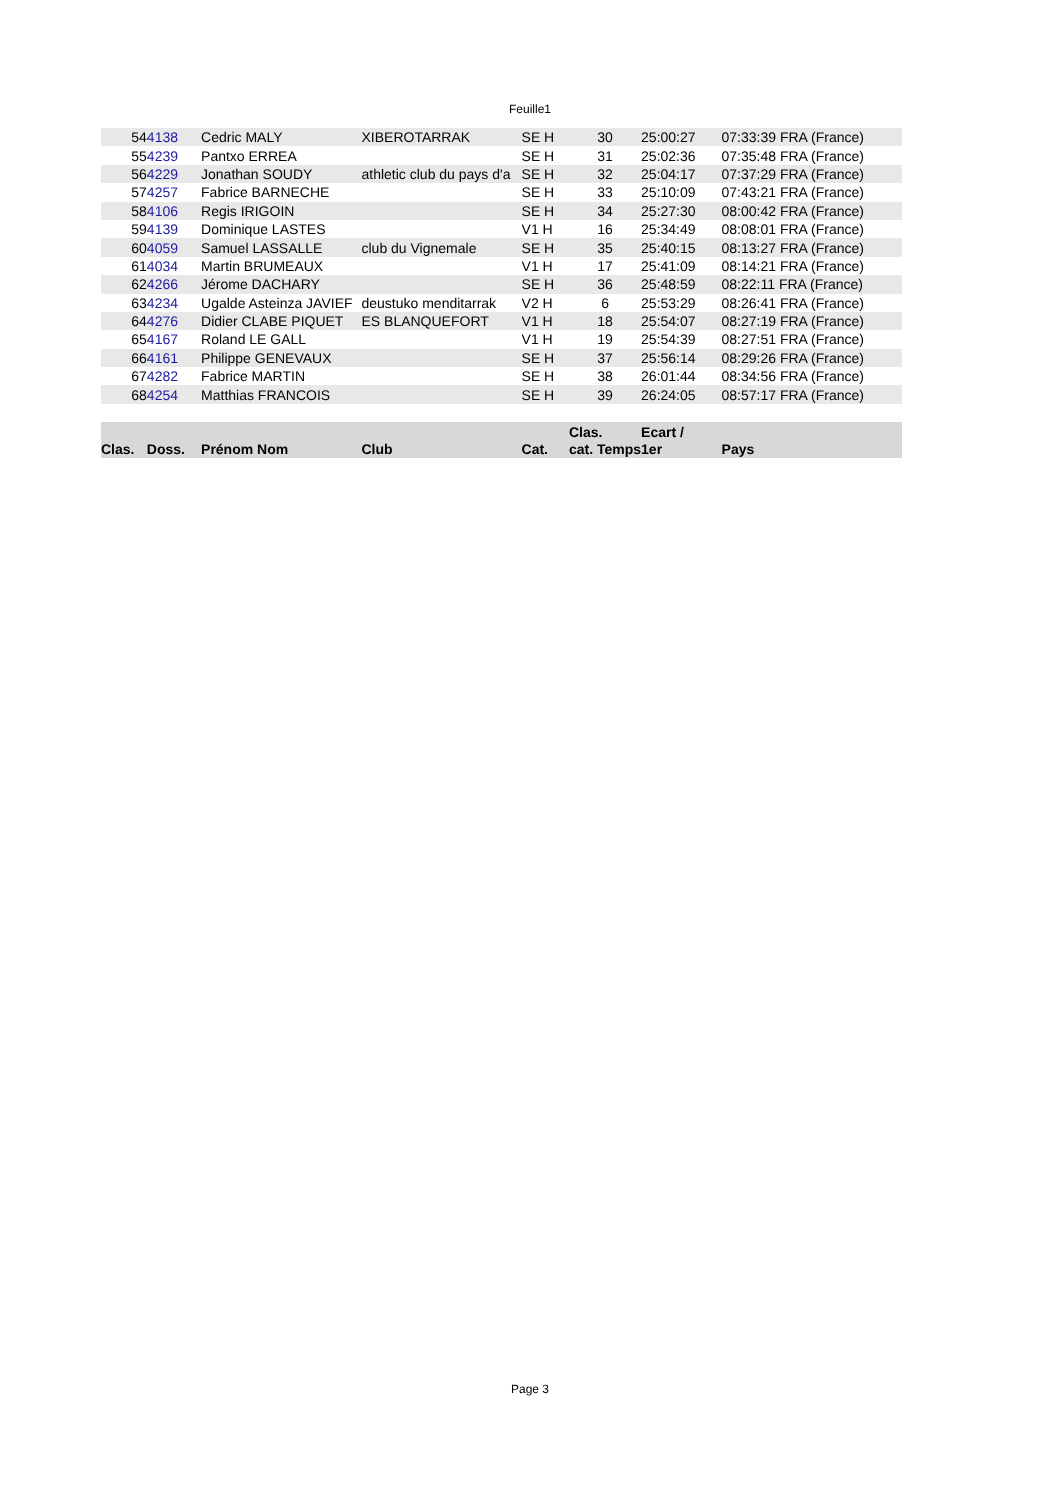Feuille1
| 54 | 4138 | Cedric MALY | XIBEROTARRAK | SE H | 30 | 25:00:27 | 07:33:39 FRA (France) |
| 55 | 4239 | Pantxo ERREA | | SE H | 31 | 25:02:36 | 07:35:48 FRA (France) |
| 56 | 4229 | Jonathan SOUDY | athletic club du pays d'a | SE H | 32 | 25:04:17 | 07:37:29 FRA (France) |
| 57 | 4257 | Fabrice BARNECHE | | SE H | 33 | 25:10:09 | 07:43:21 FRA (France) |
| 58 | 4106 | Regis IRIGOIN | | SE H | 34 | 25:27:30 | 08:00:42 FRA (France) |
| 59 | 4139 | Dominique LASTES | | V1 H | 16 | 25:34:49 | 08:08:01 FRA (France) |
| 60 | 4059 | Samuel LASSALLE | club du Vignemale | SE H | 35 | 25:40:15 | 08:13:27 FRA (France) |
| 61 | 4034 | Martin BRUMEAUX | | V1 H | 17 | 25:41:09 | 08:14:21 FRA (France) |
| 62 | 4266 | Jérome DACHARY | | SE H | 36 | 25:48:59 | 08:22:11 FRA (France) |
| 63 | 4234 | Ugalde Asteinza JAVIEF | deustuko menditarrak | V2 H | 6 | 25:53:29 | 08:26:41 FRA (France) |
| 64 | 4276 | Didier CLABE PIQUET | ES BLANQUEFORT | V1 H | 18 | 25:54:07 | 08:27:19 FRA (France) |
| 65 | 4167 | Roland LE GALL | | V1 H | 19 | 25:54:39 | 08:27:51 FRA (France) |
| 66 | 4161 | Philippe GENEVAUX | | SE H | 37 | 25:56:14 | 08:29:26 FRA (France) |
| 67 | 4282 | Fabrice MARTIN | | SE H | 38 | 26:01:44 | 08:34:56 FRA (France) |
| 68 | 4254 | Matthias FRANCOIS | | SE H | 39 | 26:24:05 | 08:57:17 FRA (France) |
| Clas. | Doss. | Prénom Nom | Club | Cat. | Clas. cat. Temps | Ecart / 1er | Pays |
Page 3